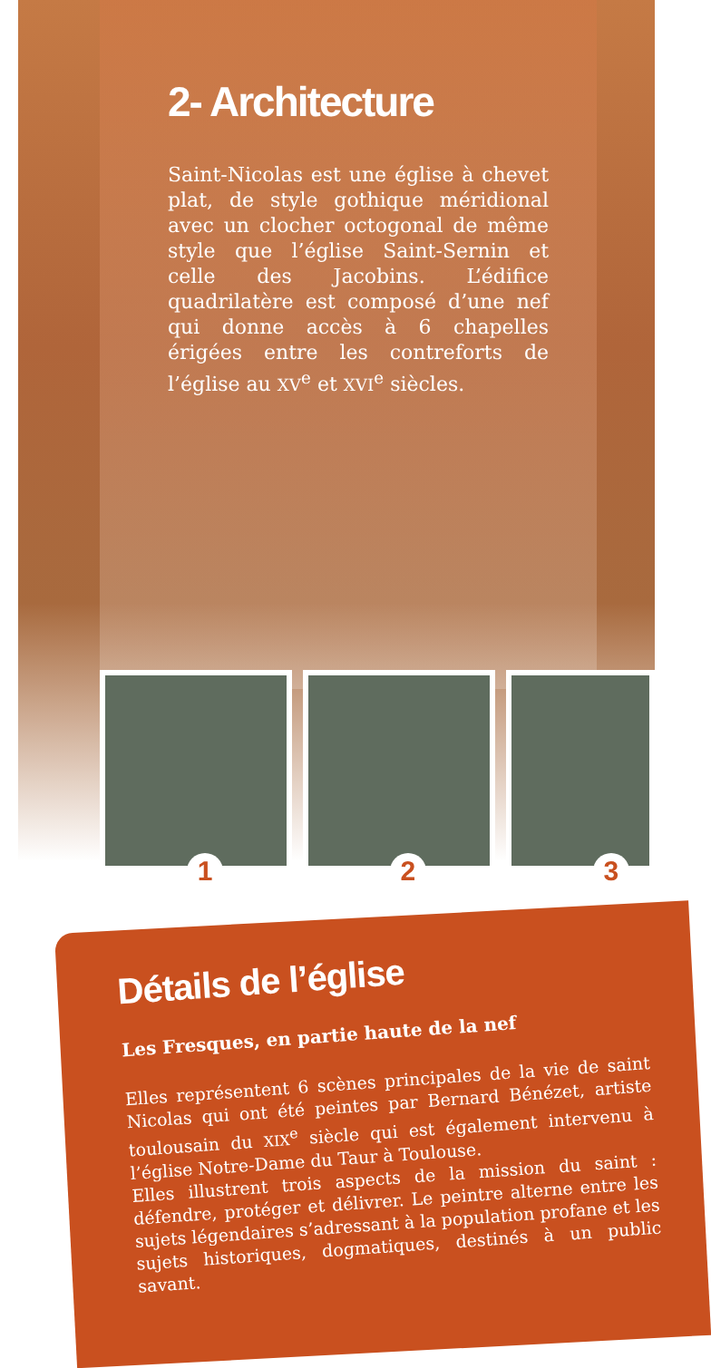2- Architecture
Saint-Nicolas est une église à chevet plat, de style gothique méridional avec un clocher octogonal de même style que l’église Saint-Sernin et celle des Jacobins. L’édifice quadrilatère est composé d’une nef qui donne accès à 6 chapelles érigées entre les contreforts de l’église au XV<sup>e</sup> et XVI<sup>e</sup> siècles.
1
2
3
Détails de l’église
Les Fresques, en partie haute de la nef
Elles représentent 6 scènes principales de la vie de saint Nicolas qui ont été peintes par Bernard Bénézet, artiste toulousain du XIX<sup>e</sup> siècle qui est également intervenu à l’église Notre-Dame du Taur à Toulouse.
Elles illustrent trois aspects de la mission du saint : défendre, protéger et délivrer. Le peintre alterne entre les sujets légendaires s’adressant à la population profane et les sujets historiques, dogmatiques, destinés à un public savant.